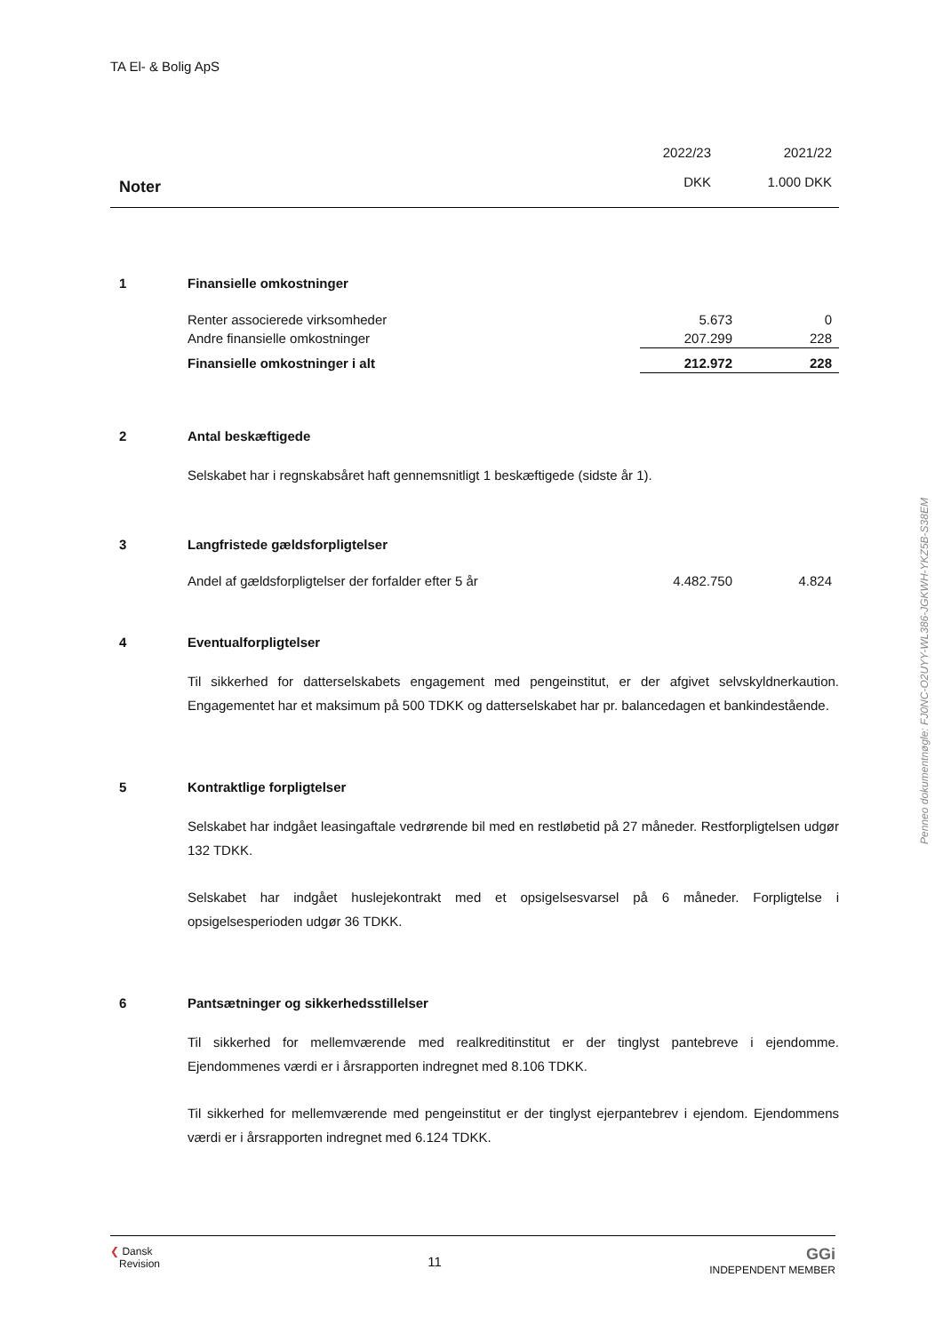TA El- & Bolig ApS
Noter
2022/23
DKK
2021/22
1.000 DKK
1 Finansielle omkostninger
| Renter associerede virksomheder | 5.673 | 0 |
| Andre finansielle omkostninger | 207.299 | 228 |
| Finansielle omkostninger i alt | 212.972 | 228 |
2 Antal beskæftigede
Selskabet har i regnskabsåret haft gennemsnitligt 1 beskæftigede (sidste år 1).
3 Langfristede gældsforpligtelser
| Andel af gældsforpligtelser der forfalder efter 5 år | 4.482.750 | 4.824 |
4 Eventualforpligtelser
Til sikkerhed for datterselskabets engagement med pengeinstitut, er der afgivet selvskyldnerkaution. Engagementet har et maksimum på 500 TDKK og datterselskabet har pr. balancedagen et bankindestående.
5 Kontraktlige forpligtelser
Selskabet har indgået leasingaftale vedrørende bil med en restløbetid på 27 måneder. Restforpligtelsen udgør 132 TDKK.
Selskabet har indgået huslejekontrakt med et opsigelsesvarsel på 6 måneder. Forpligtelse i opsigelsesperioden udgør 36 TDKK.
6 Pantsætninger og sikkerhedsstillelser
Til sikkerhed for mellemværende med realkreditinstitut er der tinglyst pantebreve i ejendomme. Ejendommenes værdi er i årsrapporten indregnet med 8.106 TDKK.
Til sikkerhed for mellemværende med pengeinstitut er der tinglyst ejerpantebrev i ejendom. Ejendommens værdi er i årsrapporten indregnet med 6.124 TDKK.
Penneo dokumentnøgle: FJ0NC-O2UYY-WL386-JGKWH-YKZ5B-S38EM
❮ Dansk
Revision
11
GGi
INDEPENDENT MEMBER